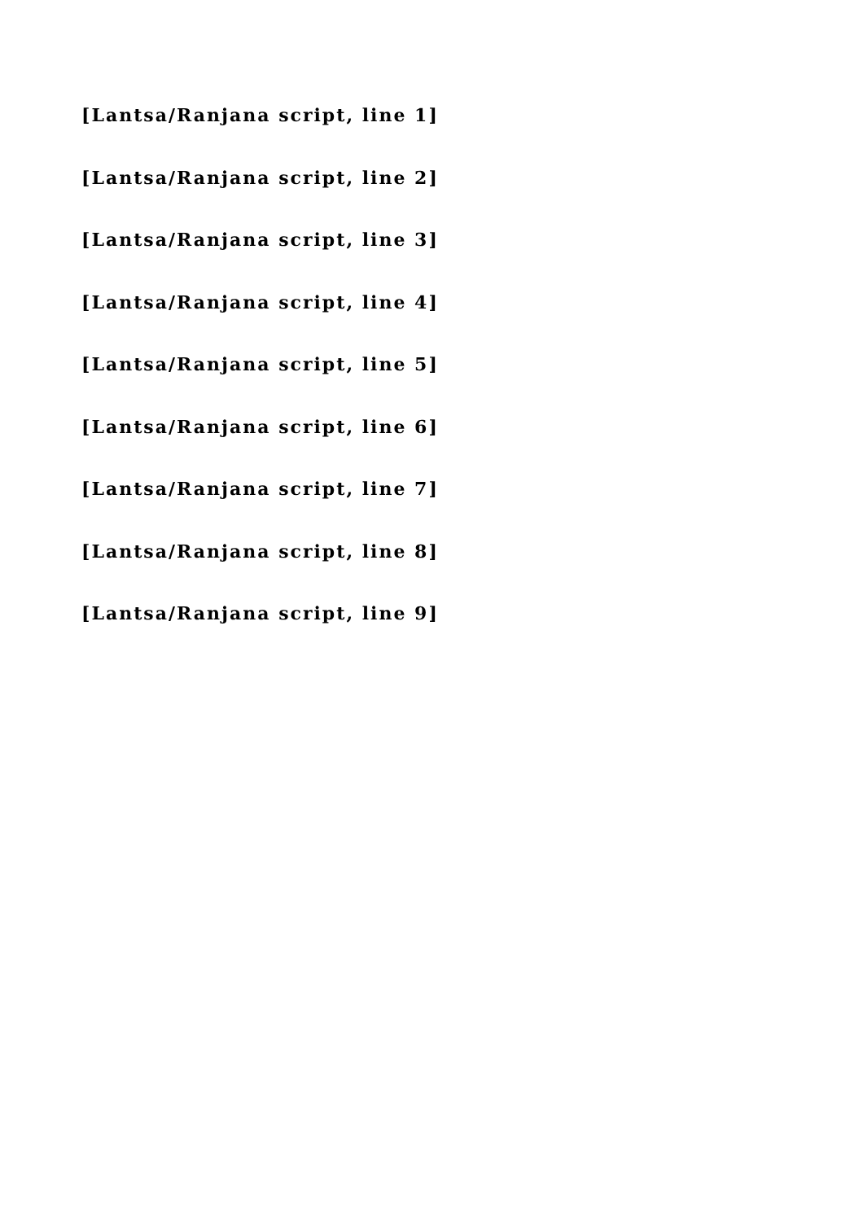[Lantsa/Ranjana script, line 1]
[Lantsa/Ranjana script, line 2]
[Lantsa/Ranjana script, line 3]
[Lantsa/Ranjana script, line 4]
[Lantsa/Ranjana script, line 5]
[Lantsa/Ranjana script, line 6]
[Lantsa/Ranjana script, line 7]
[Lantsa/Ranjana script, line 8]
[Lantsa/Ranjana script, line 9]